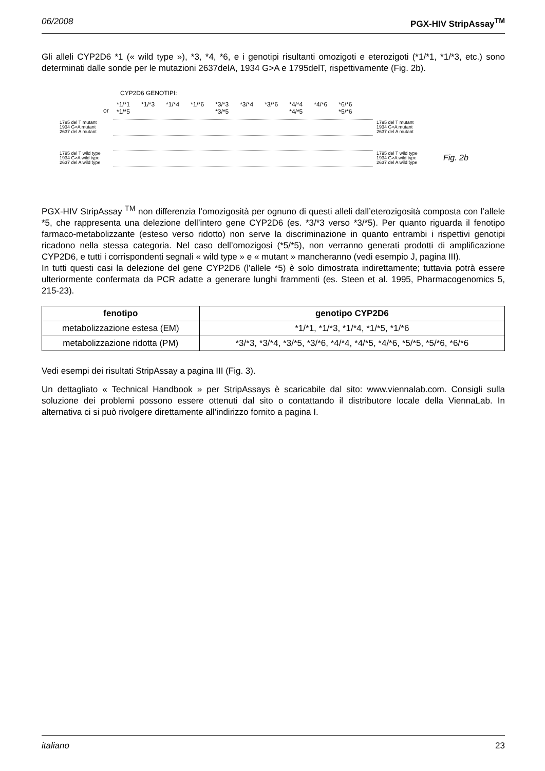06/2008 PGX-HIV StripAssay<sup>TM</sup>
Gli alleli CYP2D6 *1 (« wild type »), *3, *4, *6, e i genotipi risultanti omozigoti e eterozigoti (*1/*1, *1/*3, etc.) sono determinati dalle sonde per le mutazioni 2637delA, 1934 G>A e 1795delT, rispettivamente (Fig. 2b).
CYP2D6 GENOTIPI:
or
*1/*1
*1/*5 *1/*3 *1/*4 *1/*6 *3/*3
*3/*5 *3/*4 *3/*6 *4/*4
*4/*5 *4/*6 *6/*6
*5/*6
1795 del T mutant
1934 G>A mutant
2637 del A mutant
1795 del T mutant
1934 G>A mutant
2637 del A mutant
1795 del T wild type
1934 G>A wild type
2637 del A wild type
1795 del T wild type
1934 G>A wild type
2637 del A wild type
Fig. 2b
PGX-HIV StripAssay <sup>TM</sup> non differenzia l’omozigosità per ognuno di questi alleli dall’eterozigosità composta con l’allele *5, che rappresenta una delezione dell’intero gene CYP2D6 (es. *3/*3 verso *3/*5). Per quanto riguarda il fenotipo farmaco-metabolizzante (esteso verso ridotto) non serve la discriminazione in quanto entrambi i rispettivi genotipi ricadono nella stessa categoria. Nel caso dell’omozigosi (*5/*5), non verranno generati prodotti di amplificazione CYP2D6, e tutti i corrispondenti segnali « wild type » e « mutant » mancheranno (vedi esempio J, pagina III).
In tutti questi casi la delezione del gene CYP2D6 (l’allele *5) è solo dimostrata indirettamente; tuttavia potrà essere ulteriormente confermata da PCR adatte a generare lunghi frammenti (es. Steen et al. 1995, Pharmacogenomics 5, 215-23).
| fenotipo | genotipo CYP2D6 |
| --- | --- |
| metabolizzazione estesa (EM) | *1/*1, *1/*3, *1/*4, *1/*5, *1/*6 |
| metabolizzazione ridotta (PM) | *3/*3, *3/*4, *3/*5, *3/*6, *4/*4, *4/*5, *4/*6, *5/*5, *5/*6, *6/*6 |
Vedi esempi dei risultati StripAssay a pagina III (Fig. 3).
Un dettagliato « Technical Handbook » per StripAssays è scaricabile dal sito: www.viennalab.com. Consigli sulla soluzione dei problemi possono essere ottenuti dal sito o contattando il distributore locale della ViennaLab. In alternativa ci si può rivolgere direttamente all’indirizzo fornito a pagina I.
italiano 23